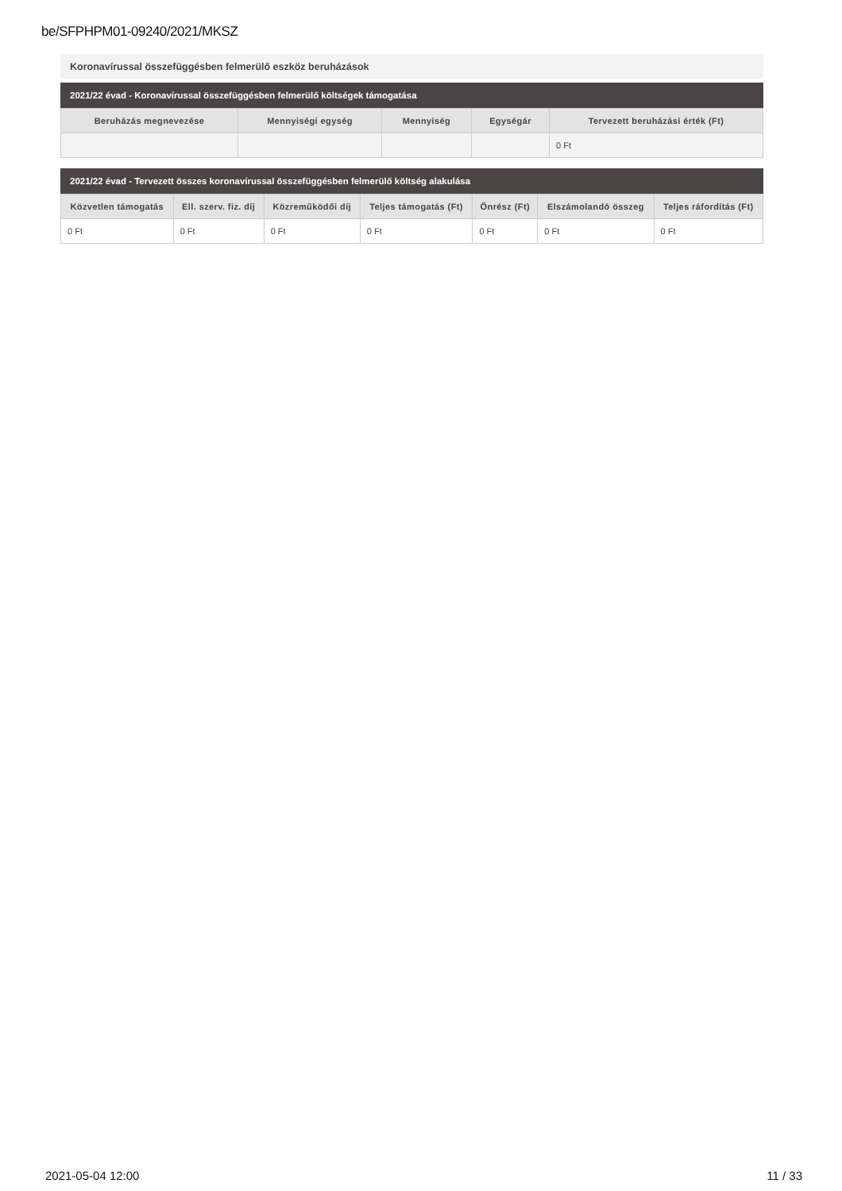be/SFPHPM01-09240/2021/MKSZ
Koronavírussal összefüggésben felmerülő eszköz beruházások
2021/22 évad - Koronavírussal összefüggésben felmerülő költségek támogatása
| Beruházás megnevezése | Mennyiségi egység | Mennyiség | Egységár | Tervezett beruházási érték (Ft) |
| --- | --- | --- | --- | --- |
| | | | | 0 Ft |
2021/22 évad - Tervezett összes koronavírussal összefüggésben felmerülő költség alakulása
| Közvetlen támogatás | Ell. szerv. fiz. díj | Közreműködői díj | Teljes támogatás (Ft) | Önrész (Ft) | Elszámolandó összeg | Teljes ráfordítás (Ft) |
| --- | --- | --- | --- | --- | --- | --- |
| 0 Ft | 0 Ft | 0 Ft | 0 Ft | 0 Ft | 0 Ft | 0 Ft |
2021-05-04 12:00 11 / 33